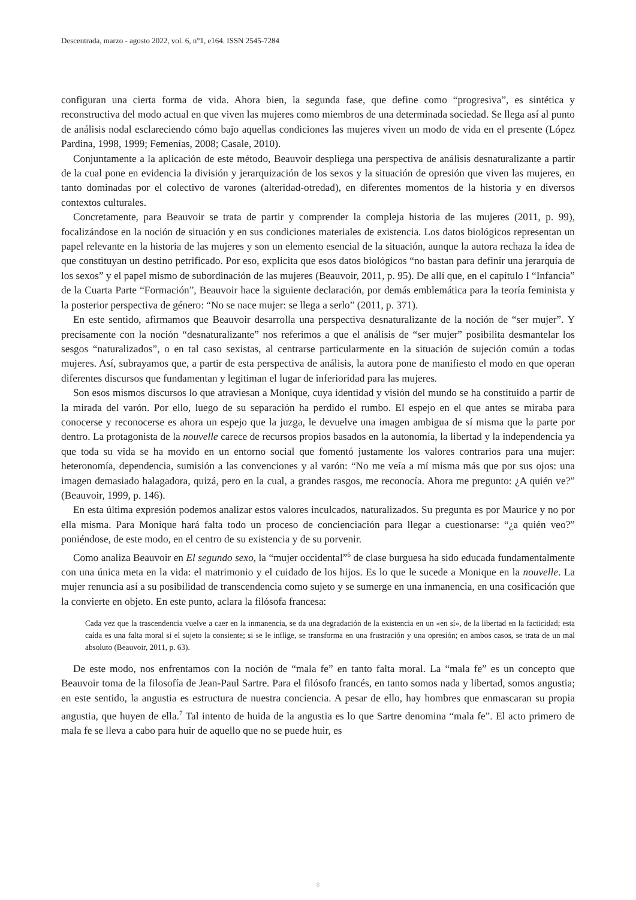Descentrada, marzo - agosto 2022, vol. 6, n°1, e164. ISSN 2545-7284
configuran una cierta forma de vida. Ahora bien, la segunda fase, que define como “progresiva”, es sintética y reconstructiva del modo actual en que viven las mujeres como miembros de una determinada sociedad. Se llega así al punto de análisis nodal esclareciendo cómo bajo aquellas condiciones las mujeres viven un modo de vida en el presente (López Pardina, 1998, 1999; Femenías, 2008; Casale, 2010).
Conjuntamente a la aplicación de este método, Beauvoir despliega una perspectiva de análisis desnaturalizante a partir de la cual pone en evidencia la división y jerarquización de los sexos y la situación de opresión que viven las mujeres, en tanto dominadas por el colectivo de varones (alteridad-otredad), en diferentes momentos de la historia y en diversos contextos culturales.
Concretamente, para Beauvoir se trata de partir y comprender la compleja historia de las mujeres (2011, p. 99), focalizándose en la noción de situación y en sus condiciones materiales de existencia. Los datos biológicos representan un papel relevante en la historia de las mujeres y son un elemento esencial de la situación, aunque la autora rechaza la idea de que constituyan un destino petrificado. Por eso, explicita que esos datos biológicos “no bastan para definir una jerarquía de los sexos” y el papel mismo de subordinación de las mujeres (Beauvoir, 2011, p. 95). De allí que, en el capítulo I “Infancia” de la Cuarta Parte “Formación”, Beauvoir hace la siguiente declaración, por demás emblemática para la teoría feminista y la posterior perspectiva de género: “No se nace mujer: se llega a serlo” (2011, p. 371).
En este sentido, afirmamos que Beauvoir desarrolla una perspectiva desnaturalizante de la noción de “ser mujer”. Y precisamente con la noción “desnaturalizante” nos referimos a que el análisis de “ser mujer” posibilita desmantelar los sesgos “naturalizados”, o en tal caso sexistas, al centrarse particularmente en la situación de sujeción común a todas mujeres. Así, subrayamos que, a partir de esta perspectiva de análisis, la autora pone de manifiesto el modo en que operan diferentes discursos que fundamentan y legitiman el lugar de inferioridad para las mujeres.
Son esos mismos discursos lo que atraviesan a Monique, cuya identidad y visión del mundo se ha constituido a partir de la mirada del varón. Por ello, luego de su separación ha perdido el rumbo. El espejo en el que antes se miraba para conocerse y reconocerse es ahora un espejo que la juzga, le devuelve una imagen ambigua de sí misma que la parte por dentro. La protagonista de la nouvelle carece de recursos propios basados en la autonomía, la libertad y la independencia ya que toda su vida se ha movido en un entorno social que fomentó justamente los valores contrarios para una mujer: heteronomía, dependencia, sumisión a las convenciones y al varón: “No me veía a mí misma más que por sus ojos: una imagen demasiado halagadora, quizá, pero en la cual, a grandes rasgos, me reconocía. Ahora me pregunto: ¿A quién ve?” (Beauvoir, 1999, p. 146).
En esta última expresión podemos analizar estos valores inculcados, naturalizados. Su pregunta es por Maurice y no por ella misma. Para Monique hará falta todo un proceso de concienciación para llegar a cuestionarse: “¿a quién veo?” poniéndose, de este modo, en el centro de su existencia y de su porvenir.
Como analiza Beauvoir en El segundo sexo, la “mujer occidental”<sup>6</sup> de clase burguesa ha sido educada fundamentalmente con una única meta en la vida: el matrimonio y el cuidado de los hijos. Es lo que le sucede a Monique en la nouvelle. La mujer renuncia así a su posibilidad de transcendencia como sujeto y se sumerge en una inmanencia, en una cosificación que la convierte en objeto. En este punto, aclara la filósofa francesa:
Cada vez que la trascendencia vuelve a caer en la inmanencia, se da una degradación de la existencia en un «en sí», de la libertad en la facticidad; esta caída es una falta moral si el sujeto la consiente; si se le inflige, se transforma en una frustración y una opresión; en ambos casos, se trata de un mal absoluto (Beauvoir, 2011, p. 63).
De este modo, nos enfrentamos con la noción de “mala fe” en tanto falta moral. La “mala fe” es un concepto que Beauvoir toma de la filosofía de Jean-Paul Sartre. Para el filósofo francés, en tanto somos nada y libertad, somos angustia; en este sentido, la angustia es estructura de nuestra conciencia. A pesar de ello, hay hombres que enmascaran su propia angustia, que huyen de ella.<sup>7</sup> Tal intento de huida de la angustia es lo que Sartre denomina “mala fe”. El acto primero de mala fe se lleva a cabo para huir de aquello que no se puede huir, es
8